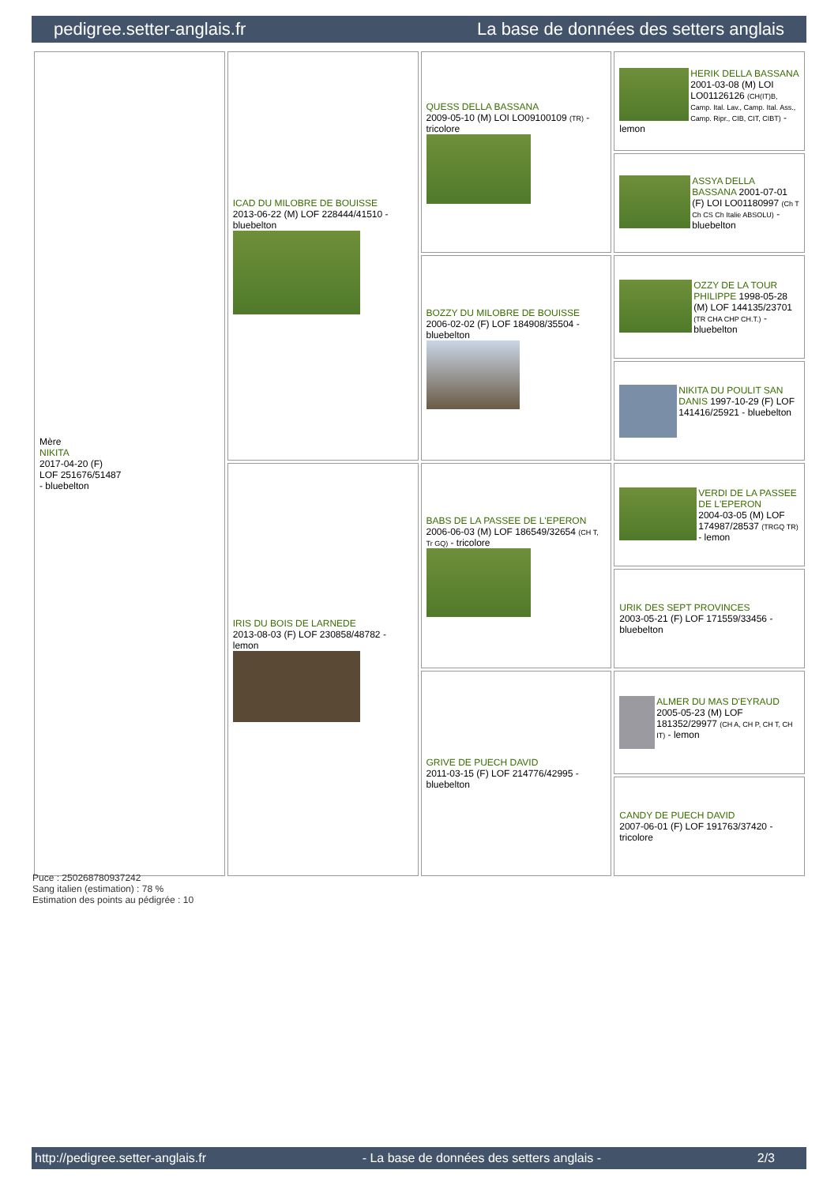pedigree.setter-anglais.fr La base de données des setters anglais
| Mère NIKITA 2017-04-20 (F) LOF 251676/51487 - bluebelton | ICAD DU MILOBRE DE BOUISSE 2013-06-22 (M) LOF 228444/41510 - bluebelton | QUESS DELLA BASSANA 2009-05-10 (M) LOI LO09100109 (TR) - tricolore | HERIK DELLA BASSANA 2001-03-08 (M) LOI LO01126126 (CH(IT)B, Camp. Ital. Lav., Camp. Ital. Ass., Camp. Ripr., CIB, CIT, CIBT) - lemon |
| | | | ASSYA DELLA BASSANA 2001-07-01 (F) LOI LO01180997 (Ch T Ch CS Ch Italie ABSOLU) - bluebelton |
| | | BOZZY DU MILOBRE DE BOUISSE 2006-02-02 (F) LOF 184908/35504 - bluebelton | OZZY DE LA TOUR PHILIPPE 1998-05-28 (M) LOF 144135/23701 (TR CHA CHP CH.T.) - bluebelton |
| | | | NIKITA DU POULIT SAN DANIS 1997-10-29 (F) LOF 141416/25921 - bluebelton |
| | IRIS DU BOIS DE LARNEDE 2013-08-03 (F) LOF 230858/48782 - lemon | BABS DE LA PASSEE DE L'EPERON 2006-06-03 (M) LOF 186549/32654 (CH T, Tr GQ) - tricolore | VERDI DE LA PASSEE DE L'EPERON 2004-03-05 (M) LOF 174987/28537 (TRGQ TR) - lemon |
| | | | URIK DES SEPT PROVINCES 2003-05-21 (F) LOF 171559/33456 - bluebelton |
| | | GRIVE DE PUECH DAVID 2011-03-15 (F) LOF 214776/42995 - bluebelton | ALMER DU MAS D'EYRAUD 2005-05-23 (M) LOF 181352/29977 (CH A, CH P, CH T, CH IT) - lemon |
| | | | CANDY DE PUECH DAVID 2007-06-01 (F) LOF 191763/37420 - tricolore |
Puce : 250268780937242
Sang italien (estimation) : 78 %
Estimation des points au pédigrée : 10
http://pedigree.setter-anglais.fr - La base de données des setters anglais - 2/3